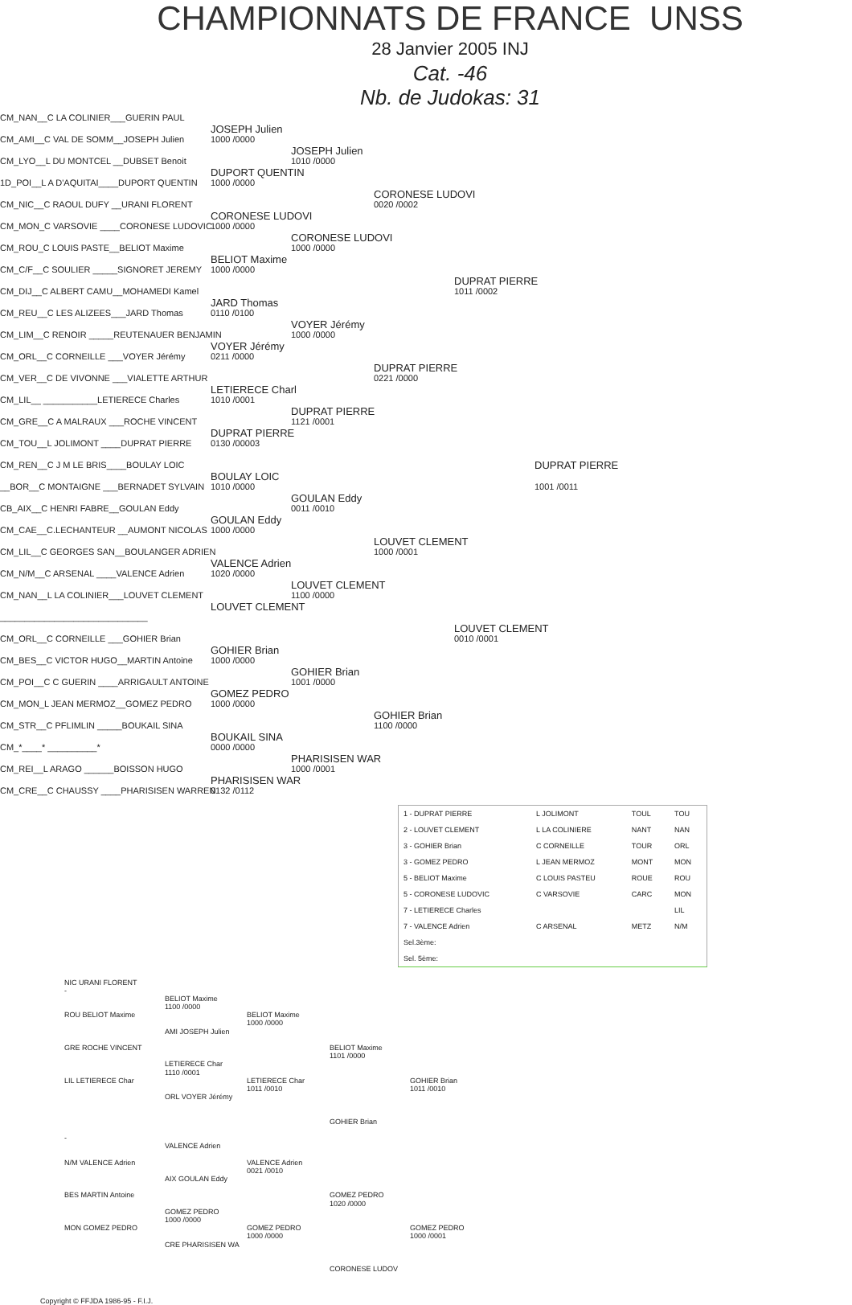CHAMPIONNATS DE FRANCE UNSS
28 Janvier 2005 INJ
Cat. -46
Nb. de Judokas: 31
CM_NAN__C LA COLINIER___GUERIN PAUL
JOSEPH Julien
CM_AMI__C VAL DE SOMM__JOSEPH Julien 1000 /0000
JOSEPH Julien
CM_LYO__L DU MONTCEL __DUBSET Benoit 1010 /0000
DUPORT QUENTIN
1D_POI__L A D'AQUITAI____DUPORT QUENTIN 1000 /0000
CORONESE LUDOVI
CM_NIC__C RAOUL DUFY __URANI FLORENT 0020 /0002
CORONESE LUDOVI
CM_MON_C VARSOVIE ____CORONESE LUDOVIC 1000 /0000
CORONESE LUDOVI
CM_ROU_C LOUIS PASTE__BELIOT Maxime 1000 /0000
BELIOT Maxime
CM_C/F__C SOULIER _____SIGNORET JEREMY 1000 /0000
DUPRAT PIERRE
CM_DIJ__C ALBERT CAMU__MOHAMEDI Kamel 1011 /0002
JARD Thomas
CM_REU__C LES ALIZEES___JARD Thomas 0110 /0100
VOYER Jérémy
CM_LIM__C RENOIR _____REUTENAUER BENJAMIN 1000 /0000
VOYER Jérémy
CM_ORL__C CORNEILLE ___VOYER Jérémy 0211 /0000
DUPRAT PIERRE
CM_VER__C DE VIVONNE ___VIALETTE ARTHUR 0221 /0000
LETIERECE Charl
CM_LIL__ ___________LETIERECE Charles 1010 /0001
DUPRAT PIERRE
CM_GRE__C A MALRAUX ___ROCHE VINCENT 1121 /0001
DUPRAT PIERRE
CM_TOU__L JOLIMONT ____DUPRAT PIERRE 0130 /00003
CM_REN__C J M LE BRIS____BOULAY LOIC DUPRAT PIERRE
BOULAY LOIC
__BOR__C MONTAIGNE ___BERNADET SYLVAIN 1010 /0000 1001 /0011
GOULAN Eddy
CB_AIX__C HENRI FABRE__GOULAN Eddy 0011 /0010
GOULAN Eddy
CM_CAE__C.LECHANTEUR __AUMONT NICOLAS 1000 /0000
LOUVET CLEMENT
CM_LIL__C GEORGES SAN__BOULANGER ADRIEN 1000 /0001
VALENCE Adrien
CM_N/M__C ARSENAL ____VALENCE Adrien 1020 /0000
LOUVET CLEMENT
CM_NAN__L LA COLINIER___LOUVET CLEMENT 1100 /0000
LOUVET CLEMENT
______________________________
LOUVET CLEMENT
CM_ORL__C CORNEILLE ___GOHIER Brian 0010 /0001
GOHIER Brian
CM_BES__C VICTOR HUGO__MARTIN Antoine 1000 /0000
GOHIER Brian
CM_POI__C C GUERIN ____ARRIGAULT ANTOINE 1001 /0000
GOMEZ PEDRO
CM_MON_L JEAN MERMOZ__GOMEZ PEDRO 1000 /0000
GOHIER Brian
CM_STR__C PFLIMLIN _____BOUKAIL SINA 1100 /0000
BOUKAIL SINA
CM_*____* __________* 0000 /0000
PHARISISEN WAR
CM_REI__L ARAGO ______BOISSON HUGO 1000 /0001
PHARISISEN WAR
CM_CRE__C CHAUSSY ____PHARISISEN WARREN 0132 /0112
| 1 - DUPRAT PIERRE | L JOLIMONT | TOUL | TOU |
| 2 - LOUVET CLEMENT | L LA COLINIERE | NANT | NAN |
| 3 - GOHIER Brian | C CORNEILLE | TOUR | ORL |
| 3 - GOMEZ PEDRO | L JEAN MERMOZ | MONT | MON |
| 5 - BELIOT Maxime | C LOUIS PASTEU | ROUE | ROU |
| 5 - CORONESE LUDOVIC | C VARSOVIE | CARC | MON |
| 7 - LETIERECE Charles | | | LIL |
| 7 - VALENCE Adrien | C ARSENAL | METZ | N/M |
| Sel.3ème: | | | |
| Sel. 5ème: | | | |
NIC URANI FLORENT
-
BELIOT Maxime
1100 /0000
ROU BELIOT Maxime BELIOT Maxime
1000 /0000
AMI JOSEPH Julien
GRE ROCHE VINCENT BELIOT Maxime
1101 /0000
LETIERECE Char
1110 /0001
LIL LETIERECE Char LETIERECE Char GOHIER Brian
1011 /0010 1011 /0010
ORL VOYER Jérémy
GOHIER Brian
-
VALENCE Adrien
N/M VALENCE Adrien VALENCE Adrien
0021 /0010
AIX GOULAN Eddy
BES MARTIN Antoine GOMEZ PEDRO
1020 /0000
GOMEZ PEDRO
1000 /0000
MON GOMEZ PEDRO GOMEZ PEDRO GOMEZ PEDRO
1000 /0000 1000 /0001
CRE PHARISISEN WA
CORONESE LUDOV
Copyright © FFJDA 1986-95 - F.I.J.